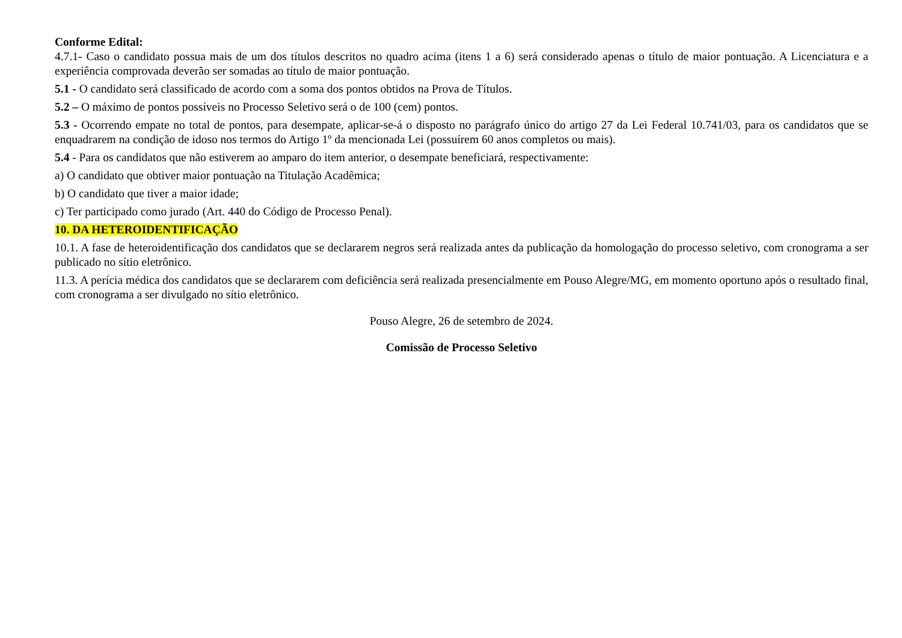Conforme Edital:
4.7.1- Caso o candidato possua mais de um dos títulos descritos no quadro acima (itens 1 a 6) será considerado apenas o título de maior pontuação. A Licenciatura e a experiência comprovada deverão ser somadas ao título de maior pontuação.
5.1 - O candidato será classificado de acordo com a soma dos pontos obtidos na Prova de Títulos.
5.2 – O máximo de pontos possíveis no Processo Seletivo será o de 100 (cem) pontos.
5.3 - Ocorrendo empate no total de pontos, para desempate, aplicar-se-á o disposto no parágrafo único do artigo 27 da Lei Federal 10.741/03, para os candidatos que se enquadrarem na condição de idoso nos termos do Artigo 1º da mencionada Lei (possuírem 60 anos completos ou mais).
5.4 - Para os candidatos que não estiverem ao amparo do item anterior, o desempate beneficiará, respectivamente:
a) O candidato que obtiver maior pontuação na Titulação Acadêmica;
b) O candidato que tiver a maior idade;
c) Ter participado como jurado (Art. 440 do Código de Processo Penal).
10. DA HETEROIDENTIFICAÇÃO
10.1. A fase de heteroidentificação dos candidatos que se declararem negros será realizada antes da publicação da homologação do processo seletivo, com cronograma a ser publicado no sítio eletrônico.
11.3. A perícia médica dos candidatos que se declararem com deficiência será realizada presencialmente em Pouso Alegre/MG, em momento oportuno após o resultado final, com cronograma a ser divulgado no sítio eletrônico.
Pouso Alegre, 26 de setembro de 2024.
Comissão de Processo Seletivo